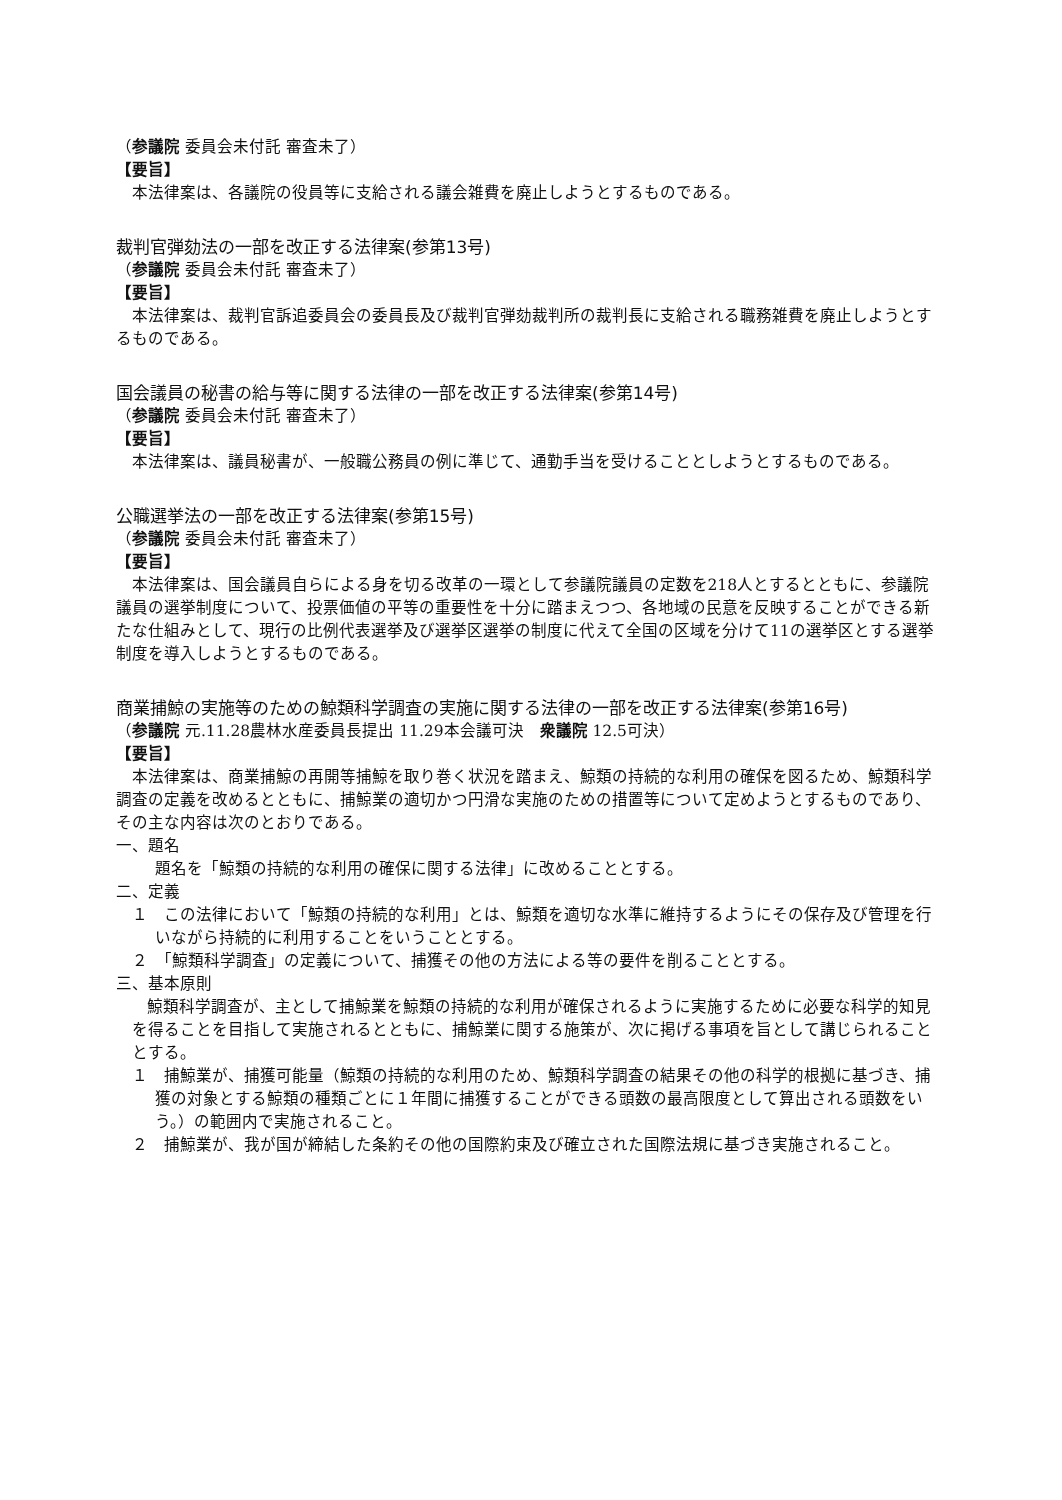（参議院 委員会未付託 審査未了）
【要旨】
本法律案は、各議院の役員等に支給される議会雑費を廃止しようとするものである。
裁判官弾劾法の一部を改正する法律案(参第13号)
（参議院 委員会未付託 審査未了）
【要旨】
本法律案は、裁判官訴追委員会の委員長及び裁判官弾劾裁判所の裁判長に支給される職務雑費を廃止しようとするものである。
国会議員の秘書の給与等に関する法律の一部を改正する法律案(参第14号)
（参議院 委員会未付託 審査未了）
【要旨】
本法律案は、議員秘書が、一般職公務員の例に準じて、通勤手当を受けることとしようとするものである。
公職選挙法の一部を改正する法律案(参第15号)
（参議院 委員会未付託 審査未了）
【要旨】
本法律案は、国会議員自らによる身を切る改革の一環として参議院議員の定数を218人とするとともに、参議院議員の選挙制度について、投票価値の平等の重要性を十分に踏まえつつ、各地域の民意を反映することができる新たな仕組みとして、現行の比例代表選挙及び選挙区選挙の制度に代えて全国の区域を分けて11の選挙区とする選挙制度を導入しようとするものである。
商業捕鯨の実施等のための鯨類科学調査の実施に関する法律の一部を改正する法律案(参第16号)
（参議院 元.11.28農林水産委員長提出 11.29本会議可決　衆議院 12.5可決）
【要旨】
本法律案は、商業捕鯨の再開等捕鯨を取り巻く状況を踏まえ、鯨類の持続的な利用の確保を図るため、鯨類科学調査の定義を改めるとともに、捕鯨業の適切かつ円滑な実施のための措置等について定めようとするものであり、その主な内容は次のとおりである。
一、題名
題名を「鯨類の持続的な利用の確保に関する法律」に改めることとする。
二、定義
１　この法律において「鯨類の持続的な利用」とは、鯨類を適切な水準に維持するようにその保存及び管理を行いながら持続的に利用することをいうこととする。
２　「鯨類科学調査」の定義について、捕獲その他の方法による等の要件を削ることとする。
三、基本原則
鯨類科学調査が、主として捕鯨業を鯨類の持続的な利用が確保されるように実施するために必要な科学的知見を得ることを目指して実施されるとともに、捕鯨業に関する施策が、次に掲げる事項を旨として講じられることとする。
１　捕鯨業が、捕獲可能量（鯨類の持続的な利用のため、鯨類科学調査の結果その他の科学的根拠に基づき、捕獲の対象とする鯨類の種類ごとに１年間に捕獲することができる頭数の最高限度として算出される頭数をいう。）の範囲内で実施されること。
２　捕鯨業が、我が国が締結した条約その他の国際約束及び確立された国際法規に基づき実施されること。